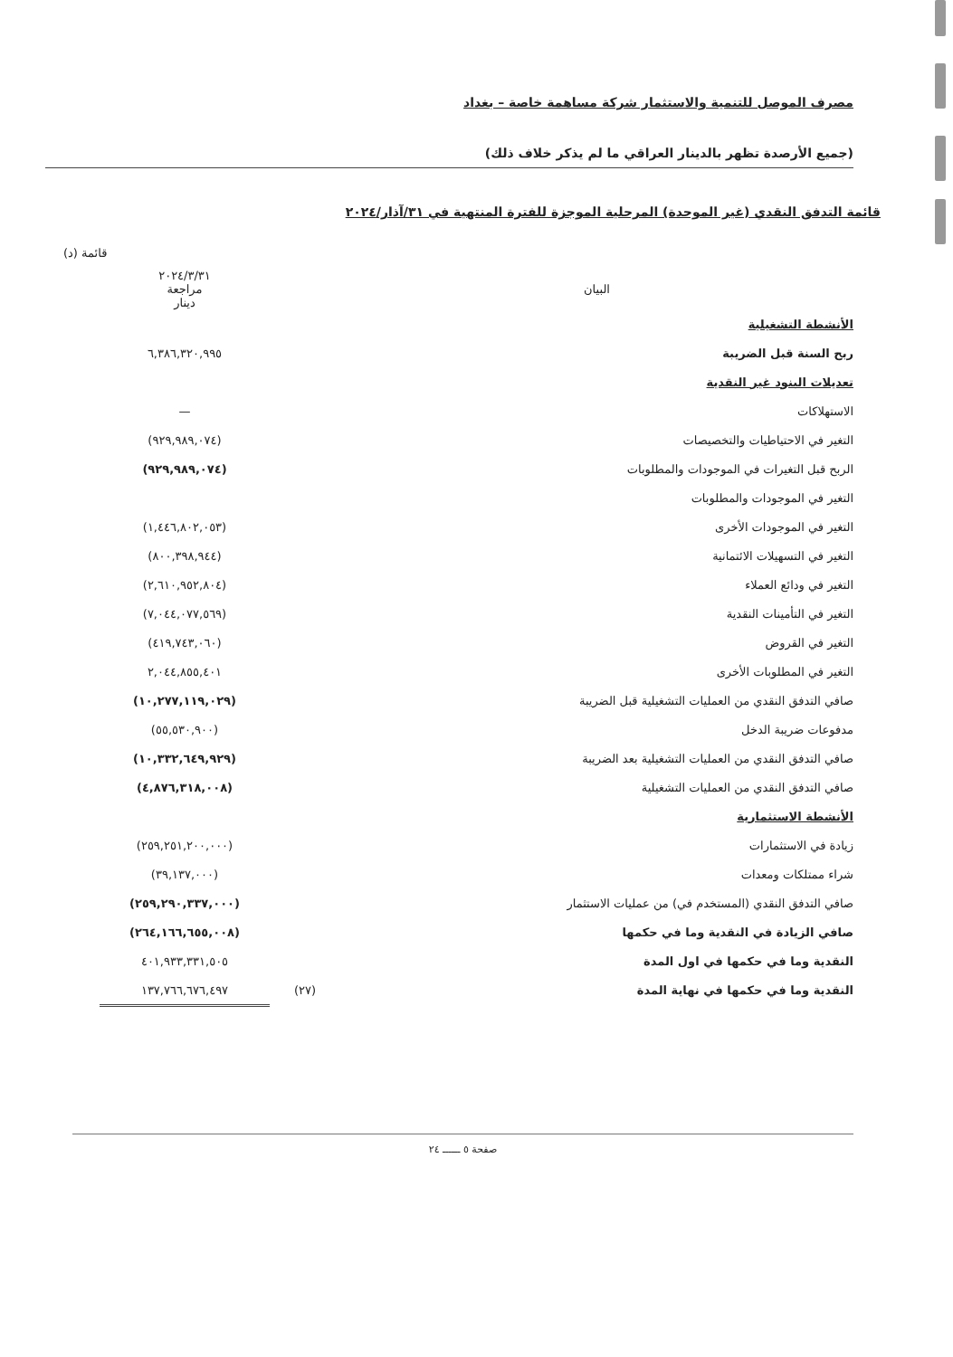مصرف الموصل للتنمية والاستثمار شركة مساهمة خاصة – بغداد
(جميع الأرصدة تظهر بالدينار العراقي ما لم يذكر خلاف ذلك)
قائمة التدفق النقدي (غير الموحدة) المرحلية الموجزة للفترة المنتهية في ٣١/آذار/٢٠٢٤
قائمة (د)
| البيان | | ٢٠٢٤/٣/٣١ مراجعة دينار |
| --- | --- | --- |
| الأنشطة التشغيلية | | |
| ربح السنة قبل الضريبة | | ٦,٣٨٦,٣٢٠,٩٩٥ |
| تعديلات البنود غير النقدية | | |
| الاستهلاكات | | — |
| التغير في الاحتياطيات والتخصيصات | | (٩٢٩,٩٨٩,٠٧٤) |
| الربح قبل التغيرات في الموجودات والمطلوبات | | (٩٢٩,٩٨٩,٠٧٤) |
| التغير في الموجودات والمطلوبات | | |
| التغير في الموجودات الأخرى | | (١,٤٤٦,٨٠٢,٠٥٣) |
| التغير في التسهيلات الائتمانية | | (٨٠٠,٣٩٨,٩٤٤) |
| التغير في ودائع العملاء | | (٢,٦١٠,٩٥٢,٨٠٤) |
| التغير في التأمينات النقدية | | (٧,٠٤٤,٠٧٧,٥٦٩) |
| التغير في القروض | | (٤١٩,٧٤٣,٠٦٠) |
| التغير في المطلوبات الأخرى | | ٢,٠٤٤,٨٥٥,٤٠١ |
| صافي التدفق النقدي من العمليات التشغيلية قبل الضريبة | | (١٠,٢٧٧,١١٩,٠٢٩) |
| مدفوعات ضريبة الدخل | | (٥٥,٥٣٠,٩٠٠) |
| صافي التدفق النقدي من العمليات التشغيلية بعد الضريبة | | (١٠,٣٣٢,٦٤٩,٩٢٩) |
| صافي التدفق النقدي من العمليات التشغيلية | | (٤,٨٧٦,٣١٨,٠٠٨) |
| الأنشطة الاستثمارية | | |
| زيادة في الاستثمارات | | (٢٥٩,٢٥١,٢٠٠,٠٠٠) |
| شراء ممتلكات ومعدات | | (٣٩,١٣٧,٠٠٠) |
| صافي التدفق النقدي (المستخدم في) من عمليات الاستثمار | | (٢٥٩,٢٩٠,٣٣٧,٠٠٠) |
| صافي الزيادة في النقدية وما في حكمها | | (٢٦٤,١٦٦,٦٥٥,٠٠٨) |
| النقدية وما في حكمها في اول المدة | | ٤٠١,٩٣٣,٣٣١,٥٠٥ |
| النقدية وما في حكمها في نهاية المدة | (٢٧) | ١٣٧,٧٦٦,٦٧٦,٤٩٧ |
صفحة ٥ ــــــ ٢٤